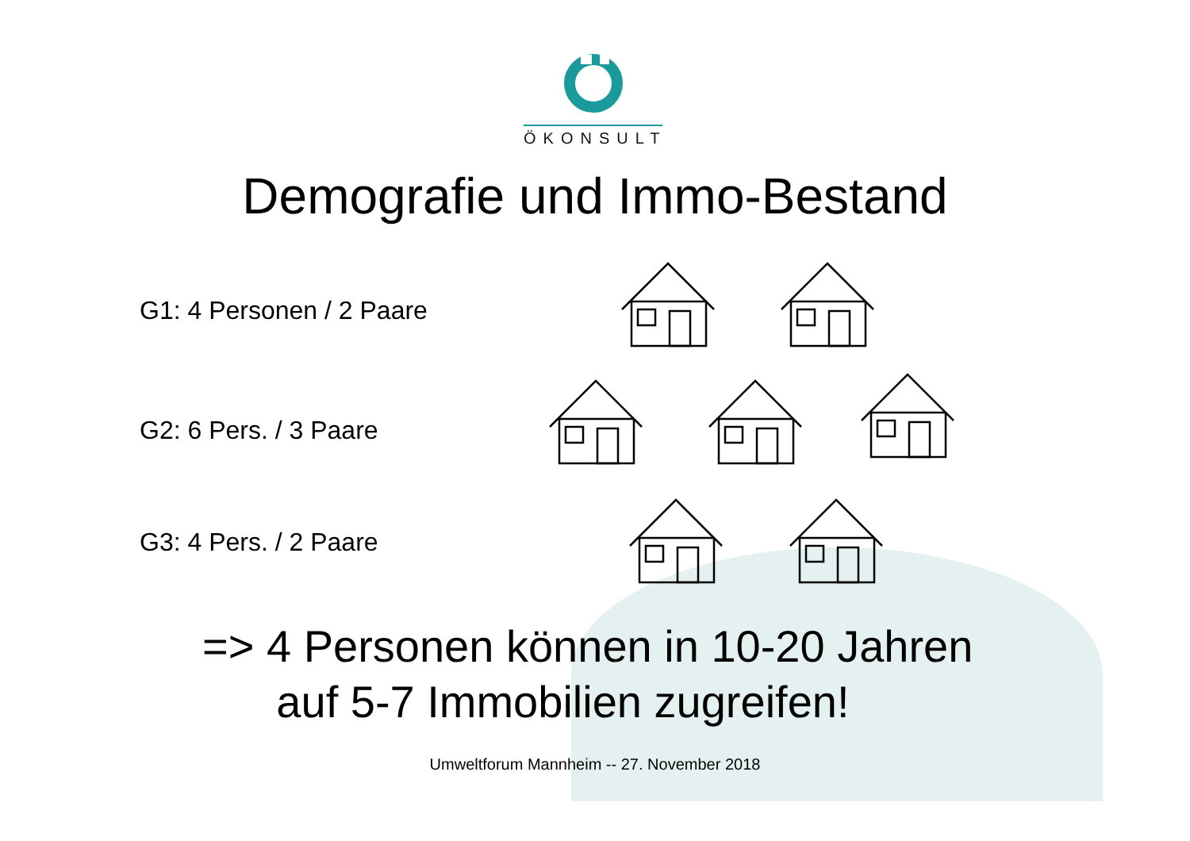ÖKONSULT
Demografie und Immo-Bestand
G1: 4 Personen / 2 Paare
G2: 6 Pers. / 3 Paare
G3: 4 Pers. / 2 Paare
=> 4 Personen können in 10-20 Jahren
auf 5-7 Immobilien zugreifen!
Umweltforum Mannheim -- 27. November 2018